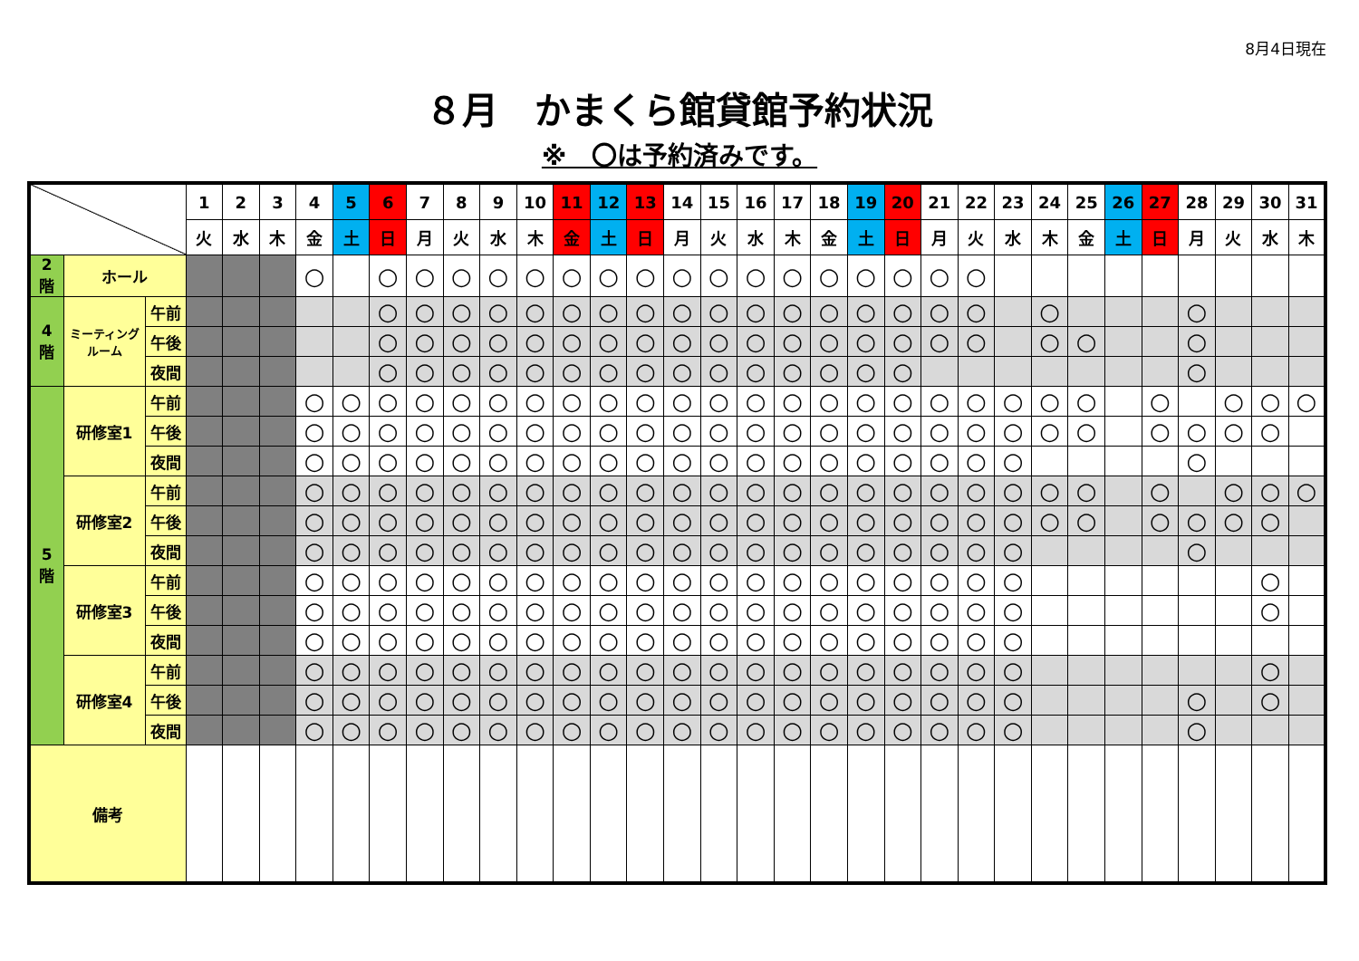8月4日現在
８月　かまくら館貸館予約状況
※　〇は予約済みです。
| | | | 1 | 2 | 3 | 4 | 5 | 6 | 7 | 8 | 9 | 10 | 11 | 12 | 13 | 14 | 15 | 16 | 17 | 18 | 19 | 20 | 21 | 22 | 23 | 24 | 25 | 26 | 27 | 28 | 29 | 30 | 31 |
| --- | --- | --- | --- | --- | --- | --- | --- | --- | --- | --- | --- | --- | --- | --- | --- | --- | --- | --- | --- | --- | --- | --- | --- | --- | --- | --- | --- | --- | --- | --- | --- | --- | --- |
| | | | 火 | 水 | 木 | 金 | 土 | 日 | 月 | 火 | 水 | 木 | 金 | 土 | 日 | 月 | 火 | 水 | 木 | 金 | 土 | 日 | 月 | 火 | 水 | 木 | 金 | 土 | 日 | 月 | 火 | 水 | 木 |
| 2 階 | ホール | | | | | ○ | | ○ | ○ | ○ | ○ | ○ | ○ | ○ | ○ | ○ | ○ | ○ | ○ | ○ | ○ | ○ | ○ | ○ | | | | | | | | | |
| 4 階 | ミーティング ルーム | 午前 | | | | | | ○ | ○ | ○ | ○ | ○ | ○ | ○ | ○ | ○ | ○ | ○ | ○ | ○ | ○ | ○ | ○ | ○ | | ○ | | | | ○ | | | |
| | | 午後 | | | | | | ○ | ○ | ○ | ○ | ○ | ○ | ○ | ○ | ○ | ○ | ○ | ○ | ○ | ○ | ○ | ○ | ○ | | ○ | ○ | | | ○ | | | |
| | | 夜間 | | | | | | ○ | ○ | ○ | ○ | ○ | ○ | ○ | ○ | ○ | ○ | ○ | ○ | ○ | ○ | ○ | | | | | | | | ○ | | | |
| 5 階 | 研修室1 | 午前 | | | | ○ | ○ | ○ | ○ | ○ | ○ | ○ | ○ | ○ | ○ | ○ | ○ | ○ | ○ | ○ | ○ | ○ | ○ | ○ | ○ | ○ | ○ | | ○ | | ○ | ○ | ○ |
| | | 午後 | | | | ○ | ○ | ○ | ○ | ○ | ○ | ○ | ○ | ○ | ○ | ○ | ○ | ○ | ○ | ○ | ○ | ○ | ○ | ○ | ○ | ○ | ○ | | ○ | ○ | ○ | ○ | |
| | | 夜間 | | | | ○ | ○ | ○ | ○ | ○ | ○ | ○ | ○ | ○ | ○ | ○ | ○ | ○ | ○ | ○ | ○ | ○ | ○ | ○ | ○ | | | | | ○ | | | |
| | 研修室2 | 午前 | | | | ○ | ○ | ○ | ○ | ○ | ○ | ○ | ○ | ○ | ○ | ○ | ○ | ○ | ○ | ○ | ○ | ○ | ○ | ○ | ○ | ○ | ○ | | ○ | | ○ | ○ | ○ |
| | | 午後 | | | | ○ | ○ | ○ | ○ | ○ | ○ | ○ | ○ | ○ | ○ | ○ | ○ | ○ | ○ | ○ | ○ | ○ | ○ | ○ | ○ | ○ | ○ | | ○ | ○ | ○ | ○ | |
| | | 夜間 | | | | ○ | ○ | ○ | ○ | ○ | ○ | ○ | ○ | ○ | ○ | ○ | ○ | ○ | ○ | ○ | ○ | ○ | ○ | ○ | ○ | | | | | ○ | | | |
| | 研修室3 | 午前 | | | | ○ | ○ | ○ | ○ | ○ | ○ | ○ | ○ | ○ | ○ | ○ | ○ | ○ | ○ | ○ | ○ | ○ | ○ | ○ | ○ | | | | | | | ○ | |
| | | 午後 | | | | ○ | ○ | ○ | ○ | ○ | ○ | ○ | ○ | ○ | ○ | ○ | ○ | ○ | ○ | ○ | ○ | ○ | ○ | ○ | ○ | | | | | | | ○ | |
| | | 夜間 | | | | ○ | ○ | ○ | ○ | ○ | ○ | ○ | ○ | ○ | ○ | ○ | ○ | ○ | ○ | ○ | ○ | ○ | ○ | ○ | ○ | | | | | | | | |
| | 研修室4 | 午前 | | | | ○ | ○ | ○ | ○ | ○ | ○ | ○ | ○ | ○ | ○ | ○ | ○ | ○ | ○ | ○ | ○ | ○ | ○ | ○ | ○ | | | | | | | ○ | |
| | | 午後 | | | | ○ | ○ | ○ | ○ | ○ | ○ | ○ | ○ | ○ | ○ | ○ | ○ | ○ | ○ | ○ | ○ | ○ | ○ | ○ | ○ | | | | | ○ | | ○ | |
| | | 夜間 | | | | ○ | ○ | ○ | ○ | ○ | ○ | ○ | ○ | ○ | ○ | ○ | ○ | ○ | ○ | ○ | ○ | ○ | ○ | ○ | ○ | | | | | ○ | | | |
| 備考 | | | | | | | | | | | | | | | | | | | | | | | | | | | | | | | | | |